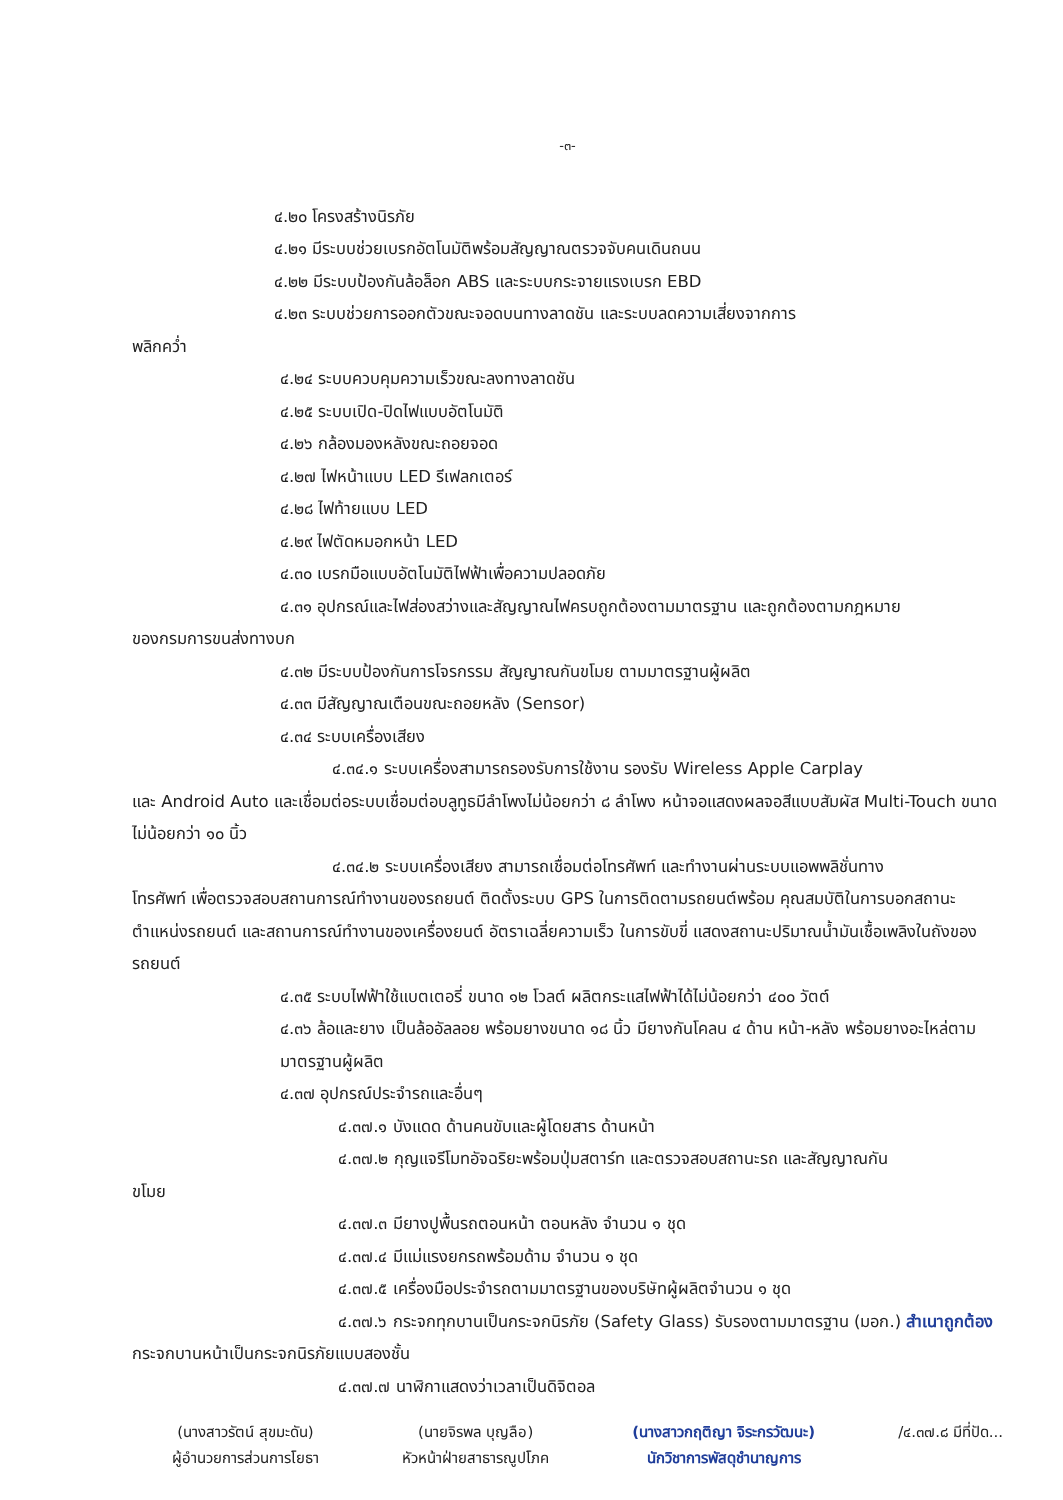-๓-
๔.๒๐ โครงสร้างนิรภัย
๔.๒๑ มีระบบช่วยเบรกอัตโนมัติพร้อมสัญญาณตรวจจับคนเดินถนน
๔.๒๒ มีระบบป้องกันล้อล็อก ABS และระบบกระจายแรงเบรก EBD
๔.๒๓ ระบบช่วยการออกตัวขณะจอดบนทางลาดชัน และระบบลดความเสี่ยงจากการ
พลิกคว่ำ
๔.๒๔ ระบบควบคุมความเร็วขณะลงทางลาดชัน
๔.๒๕ ระบบเปิด-ปิดไฟแบบอัตโนมัติ
๔.๒๖ กล้องมองหลังขณะถอยจอด
๔.๒๗ ไฟหน้าแบบ LED รีเฟลกเตอร์
๔.๒๘ ไฟท้ายแบบ LED
๔.๒๙ ไฟตัดหมอกหน้า LED
๔.๓๐ เบรกมือแบบอัตโนมัติไฟฟ้าเพื่อความปลอดภัย
๔.๓๑ อุปกรณ์และไฟส่องสว่างและสัญญาณไฟครบถูกต้องตามมาตรฐาน และถูกต้องตามกฎหมาย
ของกรมการขนส่งทางบก
๔.๓๒ มีระบบป้องกันการโจรกรรม สัญญาณกันขโมย ตามมาตรฐานผู้ผลิต
๔.๓๓ มีสัญญาณเตือนขณะถอยหลัง (Sensor)
๔.๓๔ ระบบเครื่องเสียง
๔.๓๔.๑ ระบบเครื่องสามารถรองรับการใช้งาน รองรับ Wireless Apple Carplay
และ Android Auto และเชื่อมต่อระบบเชื่อมต่อบลูทูธมีลำโพงไม่น้อยกว่า ๘ ลำโพง หน้าจอแสดงผลจอสีแบบสัมผัส Multi-Touch ขนาดไม่น้อยกว่า ๑๐ นิ้ว
๔.๓๔.๒ ระบบเครื่องเสียง สามารถเชื่อมต่อโทรศัพท์ และทำงานผ่านระบบแอพพลิชั่นทาง
โทรศัพท์ เพื่อตรวจสอบสถานการณ์ทำงานของรถยนต์ ติดตั้งระบบ GPS ในการติดตามรถยนต์พร้อม คุณสมบัติในการบอกสถานะตำแหน่งรถยนต์ และสถานการณ์ทำงานของเครื่องยนต์ อัตราเฉลี่ยความเร็ว ในการขับขี่ แสดงสถานะปริมาณน้ำมันเชื้อเพลิงในถังของรถยนต์
๔.๓๕ ระบบไฟฟ้าใช้แบตเตอรี่ ขนาด ๑๒ โวลต์ ผลิตกระแสไฟฟ้าได้ไม่น้อยกว่า ๔๐๐ วัตต์
๔.๓๖ ล้อและยาง เป็นล้ออัลลอย พร้อมยางขนาด ๑๘ นิ้ว มียางกันโคลน ๔ ด้าน หน้า-หลัง พร้อมยางอะไหล่ตามมาตรฐานผู้ผลิต
๔.๓๗ อุปกรณ์ประจำรถและอื่นๆ
๔.๓๗.๑ บังแดด ด้านคนขับและผู้โดยสาร ด้านหน้า
๔.๓๗.๒ กุญแจรีโมทอัจฉริยะพร้อมปุ่มสตาร์ท และตรวจสอบสถานะรถ และสัญญาณกัน
ขโมย
๔.๓๗.๓ มียางปูพื้นรถตอนหน้า ตอนหลัง จำนวน ๑ ชุด
๔.๓๗.๔ มีแม่แรงยกรถพร้อมด้าม จำนวน ๑ ชุด
๔.๓๗.๕ เครื่องมือประจำรถตามมาตรฐานของบริษัทผู้ผลิตจำนวน ๑ ชุด
๔.๓๗.๖ กระจกทุกบานเป็นกระจกนิรภัย (Safety Glass) รับรองตามมาตรฐาน (มอก.) สำเนาถูกต้อง
กระจกบานหน้าเป็นกระจกนิรภัยแบบสองชั้น
๔.๓๗.๗ นาฬิกาแสดงว่าเวลาเป็นดิจิตอล
(นางสาวรัตน์ สุขมะดัน)
ผู้อำนวยการส่วนการโยธา
(นายจิรพล บุญลือ)
หัวหน้าฝ่ายสาธารณูปโภค
(นางสาวกฤติญา จิระกรวัฒนะ)
นักวิชาการพัสดุชำนาญการ
/๔.๓๗.๘ มีที่ปัด...